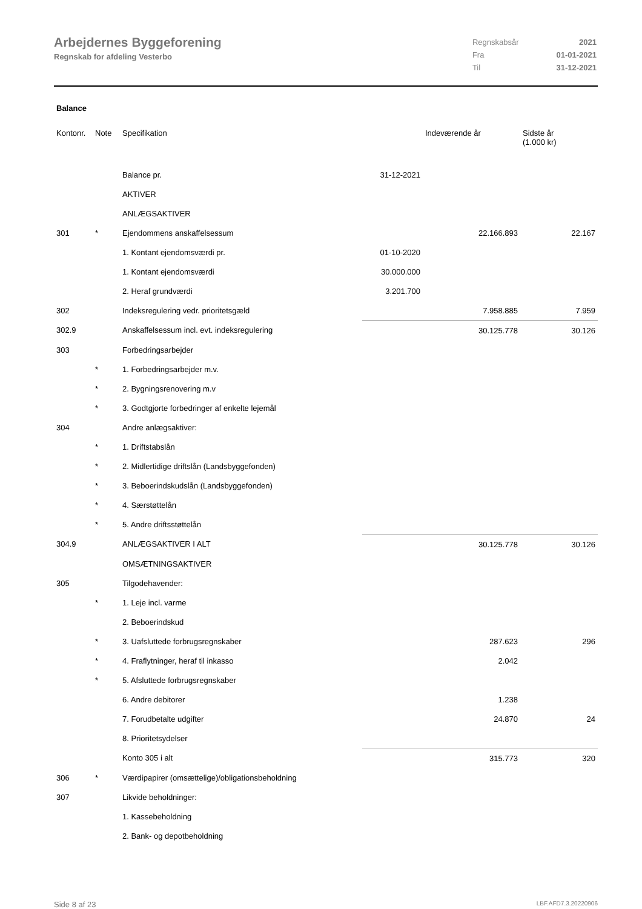Arbejdernes Byggeforening
Regnskab for afdeling Vesterbo
| Regnskabsår | 2021 |
| Fra | 01-01-2021 |
| Til | 31-12-2021 |
Balance
| Kontonr. | Note | Specifikation | | Indeværende år | Sidste år (1.000 kr) |
| --- | --- | --- | --- | --- | --- |
| | | Balance pr. | 31-12-2021 | | |
| | | AKTIVER | | | |
| | | ANLÆGSAKTIVER | | | |
| 301 | * | Ejendommens anskaffelsessum | | 22.166.893 | 22.167 |
| | | 1. Kontant ejendomsværdi pr. | 01-10-2020 | | |
| | | 1. Kontant ejendomsværdi | 30.000.000 | | |
| | | 2. Heraf grundværdi | 3.201.700 | | |
| 302 | | Indeksregulering vedr. prioritetsgæld | | 7.958.885 | 7.959 |
| 302.9 | | Anskaffelsessum incl. evt. indeksregulering | | 30.125.778 | 30.126 |
| 303 | | Forbedringsarbejder | | | |
| | * | 1. Forbedringsarbejder m.v. | | | |
| | * | 2. Bygningsrenovering m.v | | | |
| | * | 3. Godtgjorte forbedringer af enkelte lejemål | | | |
| 304 | | Andre anlægsaktiver: | | | |
| | * | 1. Driftstabslån | | | |
| | * | 2. Midlertidige driftslån (Landsbyggefonden) | | | |
| | * | 3. Beboerindskudslån (Landsbyggefonden) | | | |
| | * | 4. Særstøttelån | | | |
| | * | 5. Andre driftsstøttelån | | | |
| 304.9 | | ANLÆGSAKTIVER I ALT | | 30.125.778 | 30.126 |
| | | OMSÆTNINGSAKTIVER | | | |
| 305 | | Tilgodehavender: | | | |
| | * | 1. Leje incl. varme | | | |
| | | 2. Beboerindskud | | | |
| | * | 3. Uafsluttede forbrugsregnskaber | | 287.623 | 296 |
| | * | 4. Fraflytninger, heraf til inkasso | | 2.042 | |
| | * | 5. Afsluttede forbrugsregnskaber | | | |
| | | 6. Andre debitorer | | 1.238 | |
| | | 7. Forudbetalte udgifter | | 24.870 | 24 |
| | | 8. Prioritetsydelser | | | |
| | | Konto 305 i alt | | 315.773 | 320 |
| 306 | * | Værdipapirer (omsættelige)/obligationsbeholdning | | | |
| 307 | | Likvide beholdninger: | | | |
| | | 1. Kassebeholdning | | | |
| | | 2. Bank- og depotbeholdning | | | |
Side 8 af 23 LBF.AFD7.3.20220906